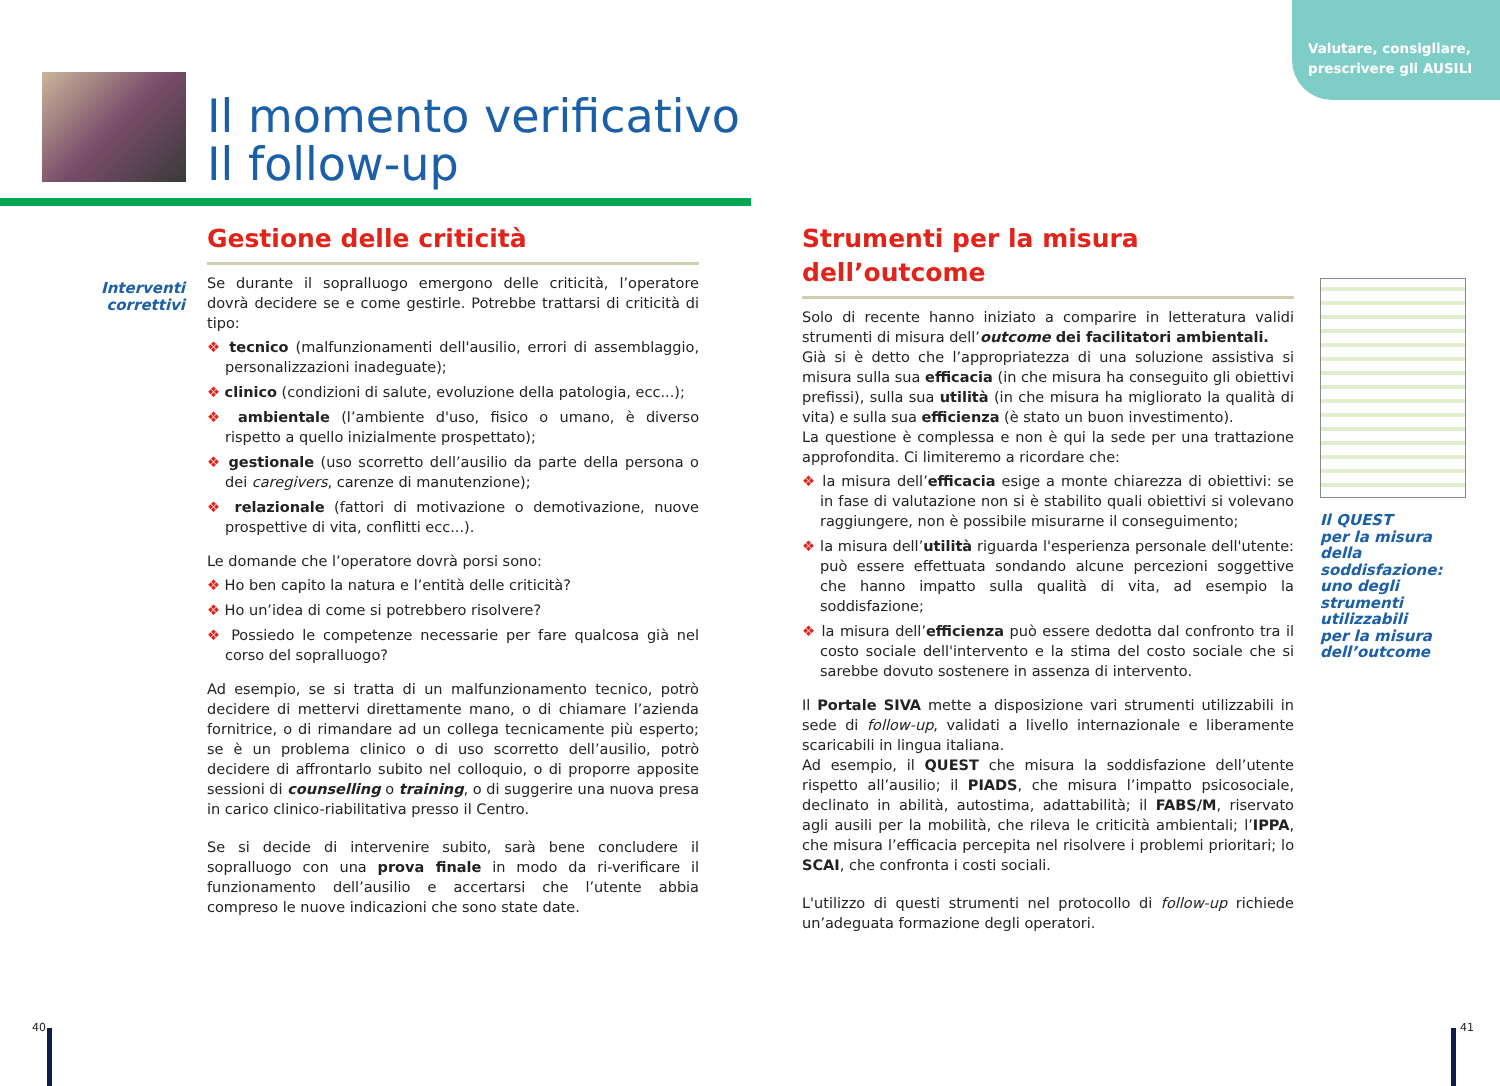Valutare, consigliare,
prescrivere gli AUSILI
Il momento verificativo
Il follow-up
Interventi correttivi
Gestione delle criticità
Se durante il sopralluogo emergono delle criticità, l’operatore dovrà decidere se e come gestirle. Potrebbe trattarsi di criticità di tipo:
❖ tecnico (malfunzionamenti dell'ausilio, errori di assemblaggio, personalizzazioni inadeguate);
❖ clinico (condizioni di salute, evoluzione della patologia, ecc...);
❖ ambientale (l’ambiente d'uso, fisico o umano, è diverso rispetto a quello inizialmente prospettato);
❖ gestionale (uso scorretto dell’ausilio da parte della persona o dei caregivers, carenze di manutenzione);
❖ relazionale (fattori di motivazione o demotivazione, nuove prospettive di vita, conflitti ecc...).
Le domande che l’operatore dovrà porsi sono:
❖ Ho ben capito la natura e l’entità delle criticità?
❖ Ho un’idea di come si potrebbero risolvere?
❖ Possiedo le competenze necessarie per fare qualcosa già nel corso del sopralluogo?
Ad esempio, se si tratta di un malfunzionamento tecnico, potrò decidere di mettervi direttamente mano, o di chiamare l’azienda fornitrice, o di rimandare ad un collega tecnicamente più esperto; se è un problema clinico o di uso scorretto dell’ausilio, potrò decidere di affrontarlo subito nel colloquio, o di proporre apposite sessioni di counselling o training, o di suggerire una nuova presa in carico clinico-riabilitativa presso il Centro.
Se si decide di intervenire subito, sarà bene concludere il sopralluogo con una prova finale in modo da ri-verificare il funzionamento dell’ausilio e accertarsi che l’utente abbia compreso le nuove indicazioni che sono state date.
Strumenti per la misura dell’outcome
Solo di recente hanno iniziato a comparire in letteratura validi strumenti di misura dell’outcome dei facilitatori ambientali.
Già si è detto che l’appropriatezza di una soluzione assistiva si misura sulla sua efficacia (in che misura ha conseguito gli obiettivi prefissi), sulla sua utilità (in che misura ha migliorato la qualità di vita) e sulla sua efficienza (è stato un buon investimento).
La questione è complessa e non è qui la sede per una trattazione approfondita. Ci limiteremo a ricordare che:
❖ la misura dell’efficacia esige a monte chiarezza di obiettivi: se in fase di valutazione non si è stabilito quali obiettivi si volevano raggiungere, non è possibile misurarne il conseguimento;
❖ la misura dell’utilità riguarda l'esperienza personale dell'utente: può essere effettuata sondando alcune percezioni soggettive che hanno impatto sulla qualità di vita, ad esempio la soddisfazione;
❖ la misura dell’efficienza può essere dedotta dal confronto tra il costo sociale dell'intervento e la stima del costo sociale che si sarebbe dovuto sostenere in assenza di intervento.
Il Portale SIVA mette a disposizione vari strumenti utilizzabili in sede di follow-up, validati a livello internazionale e liberamente scaricabili in lingua italiana.
Ad esempio, il QUEST che misura la soddisfazione dell’utente rispetto all’ausilio; il PIADS, che misura l’impatto psicosociale, declinato in abilità, autostima, adattabilità; il FABS/M, riservato agli ausili per la mobilità, che rileva le criticità ambientali; l’IPPA, che misura l’efficacia percepita nel risolvere i problemi prioritari; lo SCAI, che confronta i costi sociali.
L'utilizzo di questi strumenti nel protocollo di follow-up richiede un’adeguata formazione degli operatori.
Il QUEST
per la misura
della soddisfazione:
uno degli
strumenti
utilizzabili
per la misura
dell’outcome
40 41